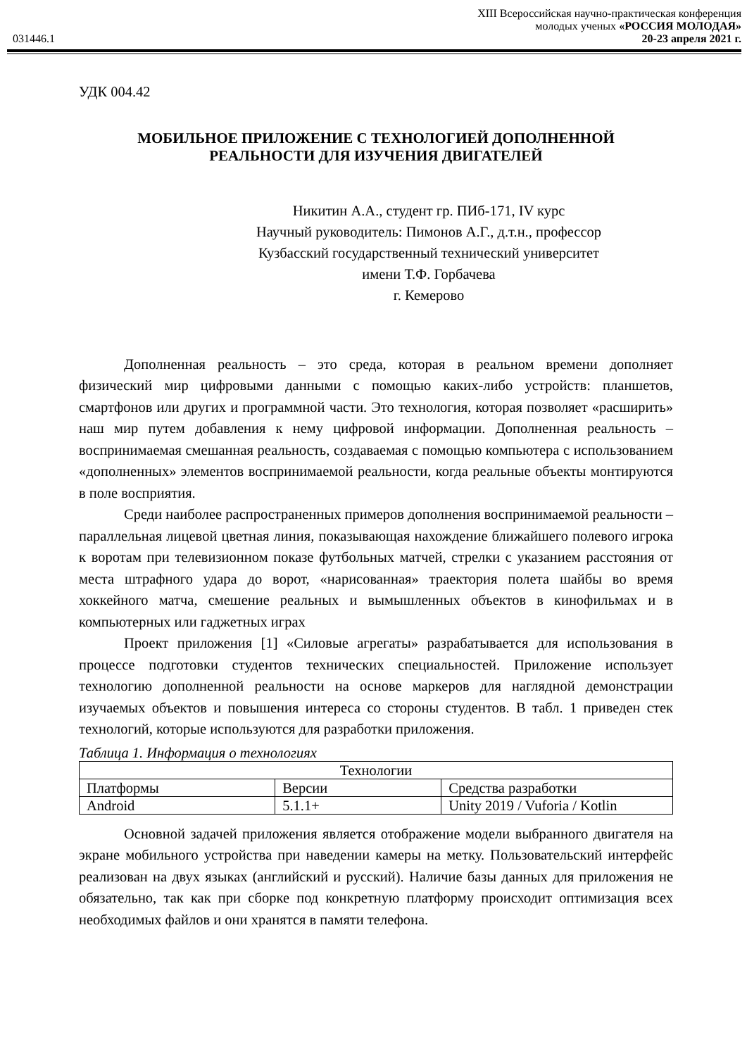031446.1
XIII Всероссийская научно-практическая конференция
молодых ученых «РОССИЯ МОЛОДАЯ»
20-23 апреля 2021 г.
УДК 004.42
МОБИЛЬНОЕ ПРИЛОЖЕНИЕ С ТЕХНОЛОГИЕЙ ДОПОЛНЕННОЙ
РЕАЛЬНОСТИ ДЛЯ ИЗУЧЕНИЯ ДВИГАТЕЛЕЙ
Никитин А.А., студент гр. ПИб-171, IV курс
Научный руководитель: Пимонов А.Г., д.т.н., профессор
Кузбасский государственный технический университет
имени Т.Ф. Горбачева
г. Кемерово
Дополненная реальность – это среда, которая в реальном времени дополняет физический мир цифровыми данными с помощью каких-либо устройств: планшетов, смартфонов или других и программной части. Это технология, которая позволяет «расширить» наш мир путем добавления к нему цифровой информации. Дополненная реальность – воспринимаемая смешанная реальность, создаваемая с помощью компьютера с использованием «дополненных» элементов воспринимаемой реальности, когда реальные объекты монтируются в поле восприятия.
Среди наиболее распространенных примеров дополнения воспринимаемой реальности – параллельная лицевой цветная линия, показывающая нахождение ближайшего полевого игрока к воротам при телевизионном показе футбольных матчей, стрелки с указанием расстояния от места штрафного удара до ворот, «нарисованная» траектория полета шайбы во время хоккейного матча, смешение реальных и вымышленных объектов в кинофильмах и в компьютерных или гаджетных играх
Проект приложения [1] «Силовые агрегаты» разрабатывается для использования в процессе подготовки студентов технических специальностей. Приложение использует технологию дополненной реальности на основе маркеров для наглядной демонстрации изучаемых объектов и повышения интереса со стороны студентов. В табл. 1 приведен стек технологий, которые используются для разработки приложения.
Таблица 1. Информация о технологиях
| Технологии | | |
| --- | --- | --- |
| Платформы | Версии | Средства разработки |
| Android | 5.1.1+ | Unity 2019 / Vuforia / Kotlin |
Основной задачей приложения является отображение модели выбранного двигателя на экране мобильного устройства при наведении камеры на метку. Пользовательский интерфейс реализован на двух языках (английский и русский). Наличие базы данных для приложения не обязательно, так как при сборке под конкретную платформу происходит оптимизация всех необходимых файлов и они хранятся в памяти телефона.